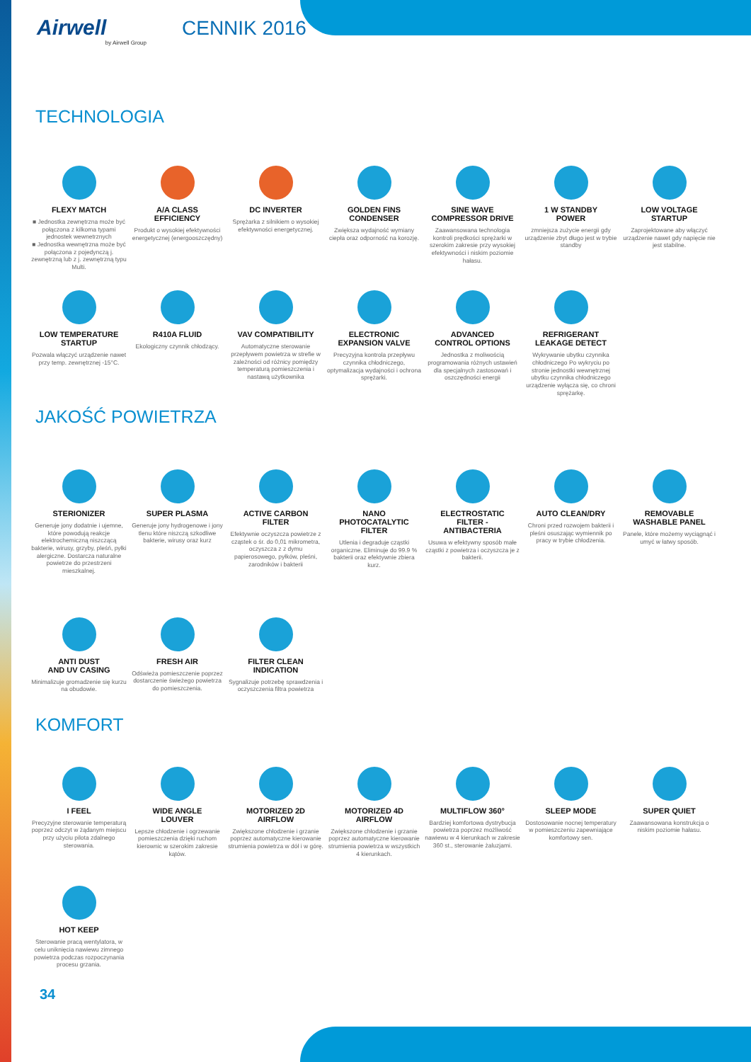Airwell
by Airwell Group
CENNIK 2016
TECHNOLOGIA
FLEXY MATCH
■ Jednostka zewnętrzna może być połączona z kilkoma typami jednostek wewnetrznych
■ Jednostka wewnętrzna może być połączona z pojedynczą j. zewnętrzną lub z j. zewnętrzną typu Multi.
A/A CLASS
EFFICIENCY
Produkt o wysokiej efektywności energetycznej (energooszczędny)
DC INVERTER
Sprężarka z silnikiem o wysokiej efektywności energetycznej.
GOLDEN FINS
CONDENSER
Zwiększa wydajność wymiany ciepła oraz odporność na korozję.
SINE WAVE
COMPRESSOR DRIVE
Zaawansowana technologia kontroli prędkości sprężarki w szerokim zakresie przy wysokiej efektywności i niskim poziomie hałasu.
1 W STANDBY
POWER
zmniejsza zużycie energii gdy urządzenie zbyt długo jest w trybie standby
LOW VOLTAGE
STARTUP
Zaprojektowane aby włączyć urządzenie nawet gdy napięcie nie jest stabilne.
LOW TEMPERATURE
STARTUP
Pozwala włączyć urządzenie nawet przy temp. zewnętrznej -15°C.
R410A FLUID
Ekologiczny czynnik chłodzący.
VAV COMPATIBILITY
Automatyczne sterowanie przepływem powietrza w strefie w zależności od różnicy pomiędzy temperaturą pomieszczenia i nastawą użytkownika
ELECTRONIC
EXPANSION VALVE
Precyzyjna kontrola przepływu czynnika chłodniczego, optymalizacja wydajności i ochrona sprężarki.
ADVANCED
CONTROL OPTIONS
Jednostka z moliwością programowania różnych ustawień dla specjalnych zastosowań i oszczędności energii
REFRIGERANT
LEAKAGE DETECT
Wykrywanie ubytku czynnika chłodniczego Po wykryciu po stronie jednostki wewnętrznej ubytku czynnika chłodniczego urządzenie wyłącza się, co chroni sprężarkę.
JAKOŚĆ POWIETRZA
STERIONIZER
Generuje jony dodatnie i ujemne, które powodują reakcje elektrochemiczną niszczącą bakterie, wirusy, grzyby, pleśń, pyłki alergiczne. Dostarcza naturalne powietrze do przestrzeni mieszkalnej.
SUPER PLASMA
Generuje jony hydrogenowe i jony tlenu które niszczą szkodliwe bakterie, wirusy oraz kurz
ACTIVE CARBON
FILTER
Efektywnie oczyszcza powietrze z cząstek o śr. do 0,01 mikrometra, oczyszcza z z dymu papierosowego, pyłków, pleśni, zarodników i bakterii
NANO
PHOTOCATALYTIC
FILTER
Utlenia i degraduje cząstki organiczne. Eliminuje do 99.9 % bakterii oraz efektywnie zbiera kurz.
ELECTROSTATIC
FILTER -
ANTIBACTERIA
Usuwa w efektywny sposób małe cząstki z powietrza i oczyszcza je z bakterii.
AUTO CLEAN/DRY
Chroni przed rozwojem bakterii i pleśni osuszając wymiennik po pracy w trybie chłodzenia.
REMOVABLE
WASHABLE PANEL
Panele, które możemy wyciągnąć i umyć w łatwy sposób.
ANTI DUST
AND UV CASING
Minimalizuje gromadzenie się kurzu na obudowie.
FRESH AIR
Odświeża pomieszczenie poprzez dostarczenie świeżego powietrza do pomieszczenia.
FILTER CLEAN
INDICATION
Sygnalizuje potrzebę sprawdzenia i oczyszczenia filtra powietrza
KOMFORT
I FEEL
Precyzyjne sterowanie temperaturą poprzez odczyt w żądanym miejscu przy użyciu pilota zdalnego sterowania.
WIDE ANGLE
LOUVER
Lepsze chłodzenie i ogrzewanie pomieszczenia dzięki ruchom kierownic w szerokim zakresie kątów.
MOTORIZED 2D
AIRFLOW
Zwiększone chłodzenie i grzanie poprzez automatyczne kierowanie strumienia powietrza w dół i w górę.
MOTORIZED 4D
AIRFLOW
Zwiększone chłodzenie i grzanie poprzez automatyczne kierowanie strumienia powietrza w wszystkich 4 kierunkach.
MULTIFLOW 360°
Bardziej komfortowa dystrybucja powietrza poprzez możliwość nawiewu w 4 kierunkach w zakresie 360 st., sterowanie żaluzjami.
SLEEP MODE
Dostosowanie nocnej temperatury w pomieszczeniu zapewniające komfortowy sen.
SUPER QUIET
Zaawansowana konstrukcja o niskim poziomie hałasu.
HOT KEEP
Sterowanie pracą wentylatora, w celu uniknięcia nawiewu zimnego powietrza podczas rozpoczynania procesu grzania.
34